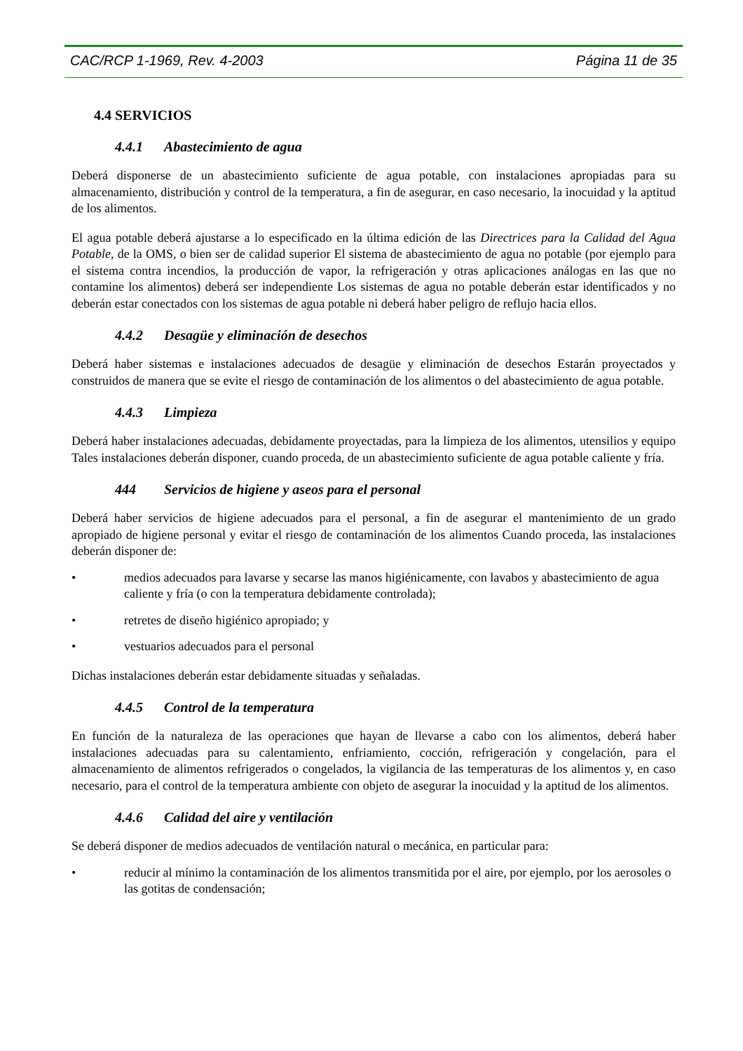CAC/RCP 1-1969, Rev. 4-2003 Página 11 de 35
4.4 SERVICIOS
4.4.1 Abastecimiento de agua
Deberá disponerse de un abastecimiento suficiente de agua potable, con instalaciones apropiadas para su almacenamiento, distribución y control de la temperatura, a fin de asegurar, en caso necesario, la inocuidad y la aptitud de los alimentos.
El agua potable deberá ajustarse a lo especificado en la última edición de las Directrices para la Calidad del Agua Potable, de la OMS, o bien ser de calidad superior El sistema de abastecimiento de agua no potable (por ejemplo para el sistema contra incendios, la producción de vapor, la refrigeración y otras aplicaciones análogas en las que no contamine los alimentos) deberá ser independiente Los sistemas de agua no potable deberán estar identificados y no deberán estar conectados con los sistemas de agua potable ni deberá haber peligro de reflujo hacia ellos.
4.4.2 Desagüe y eliminación de desechos
Deberá haber sistemas e instalaciones adecuados de desagüe y eliminación de desechos Estarán proyectados y construidos de manera que se evite el riesgo de contaminación de los alimentos o del abastecimiento de agua potable.
4.4.3 Limpieza
Deberá haber instalaciones adecuadas, debidamente proyectadas, para la limpieza de los alimentos, utensilios y equipo Tales instalaciones deberán disponer, cuando proceda, de un abastecimiento suficiente de agua potable caliente y fría.
444 Servicios de higiene y aseos para el personal
Deberá haber servicios de higiene adecuados para el personal, a fin de asegurar el mantenimiento de un grado apropiado de higiene personal y evitar el riesgo de contaminación de los alimentos Cuando proceda, las instalaciones deberán disponer de:
• medios adecuados para lavarse y secarse las manos higiénicamente, con lavabos y abastecimiento de agua caliente y fría (o con la temperatura debidamente controlada);
• retretes de diseño higiénico apropiado; y
• vestuarios adecuados para el personal
Dichas instalaciones deberán estar debidamente situadas y señaladas.
4.4.5 Control de la temperatura
En función de la naturaleza de las operaciones que hayan de llevarse a cabo con los alimentos, deberá haber instalaciones adecuadas para su calentamiento, enfriamiento, cocción, refrigeración y congelación, para el almacenamiento de alimentos refrigerados o congelados, la vigilancia de las temperaturas de los alimentos y, en caso necesario, para el control de la temperatura ambiente con objeto de asegurar la inocuidad y la aptitud de los alimentos.
4.4.6 Calidad del aire y ventilación
Se deberá disponer de medios adecuados de ventilación natural o mecánica, en particular para:
• reducir al mínimo la contaminación de los alimentos transmitida por el aire, por ejemplo, por los aerosoles o las gotitas de condensación;